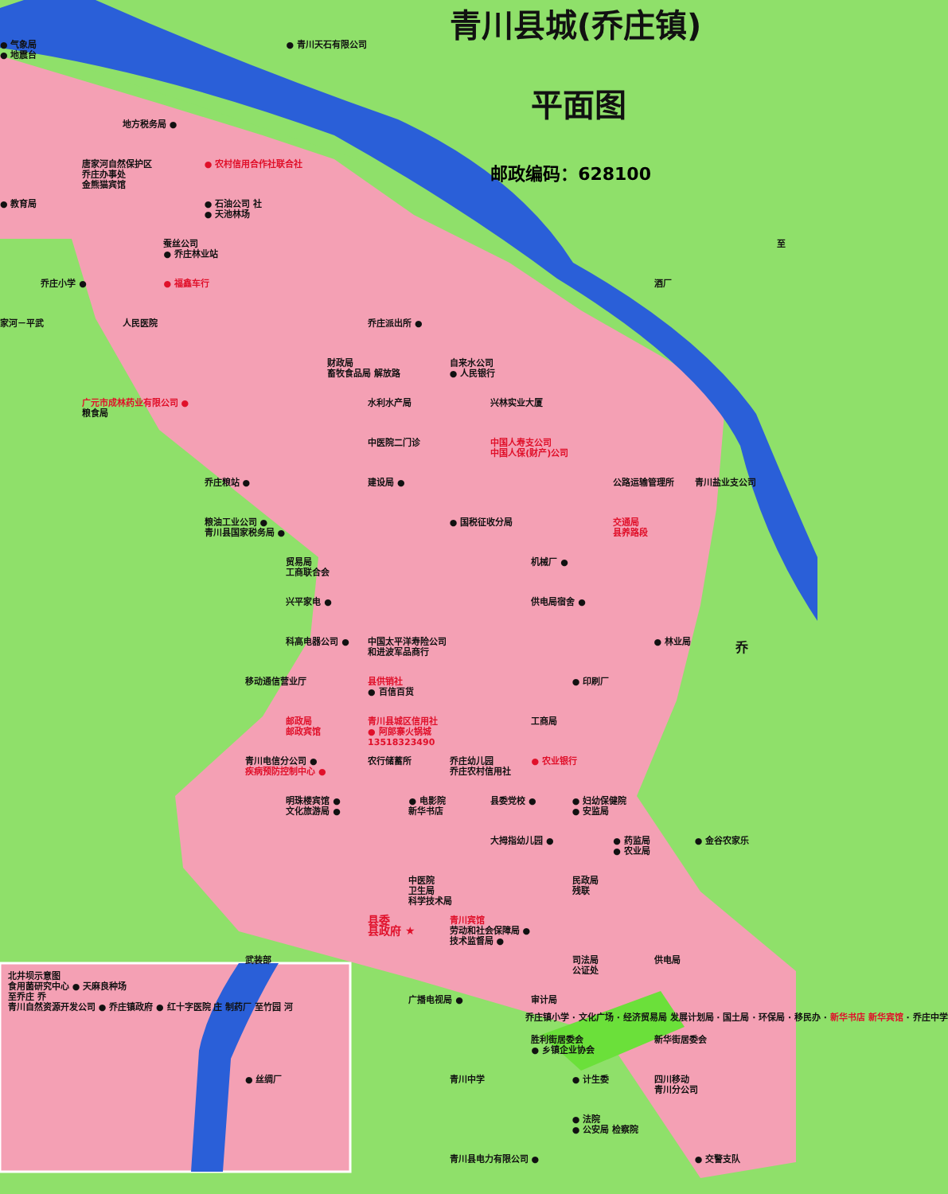青川县城(乔庄镇)
● 青川天石有限公司
● 气象局
● 地震台
平面图
地方税务局 ●
邮政编码：628100
唐家河自然保护区
乔庄办事处
金熊猫宾馆
● 农村信用合作社联合社
● 教育局
● 石油公司 社
● 天池林场
蚕丝公司
● 乔庄林业站
乔庄小学 ●
至
酒厂
● 福鑫车行
家河－平武
乔庄派出所 ●
人民医院
财政局
畜牧食品局 解放路
自来水公司
● 人民银行
广元市成林药业有限公司 ●
粮食局
水利水产局
兴林实业大厦
中医院二门诊
中国人寿支公司
中国人保(财产)公司
乔庄粮站 ●
建设局 ●
公路运输管理所
青川盐业支公司
粮油工业公司 ●
青川县国家税务局 ●
● 国税征收分局
交通局
县养路段
贸易局
工商联合会
机械厂 ●
兴平家电 ●
供电局宿舍 ●
中国太平洋寿险公司
和进波军品商行
科高电器公司 ●
● 林业局
乔
移动通信营业厅
县供销社
● 百信百货
● 印刷厂
邮政局
邮政宾馆
青川县城区信用社
● 阿郎寨火锅城
13518323490
工商局
青川电信分公司 ●
疾病预防控制中心 ●
农行储蓄所
乔庄幼儿园
乔庄农村信用社
● 农业银行
明珠楼宾馆 ●
文化旅游局 ●
● 电影院
新华书店
县委党校 ●
● 妇幼保健院
● 安监局
大拇指幼儿园 ●
● 药监局
● 农业局
● 金谷农家乐
中医院
卫生局
科学技术局
民政局
残联
县委
县政府 ★
青川宾馆
劳动和社会保障局 ●
技术监督局 ●
武装部
司法局
公证处
供电局
广播电视局 ●
审计局
胜利街居委会
● 乡镇企业协会
新华街居委会
● 丝绸厂
青川中学
● 计生委
四川移动
青川分公司
● 法院
● 公安局 检察院
青川县电力有限公司 ●
● 交警支队
北井坝示意图
食用菌研究中心 ● 天麻良种场
至乔庄 乔
青川自然资源开发公司 ● 乔庄镇政府 ● 红十字医院 庄 制药厂 至竹园 河
乔庄镇小学 · 文化广场 · 经济贸易局 发展计划局 · 国土局 · 环保局 · 移民办 · 新华书店 新华宾馆 · 乔庄中学